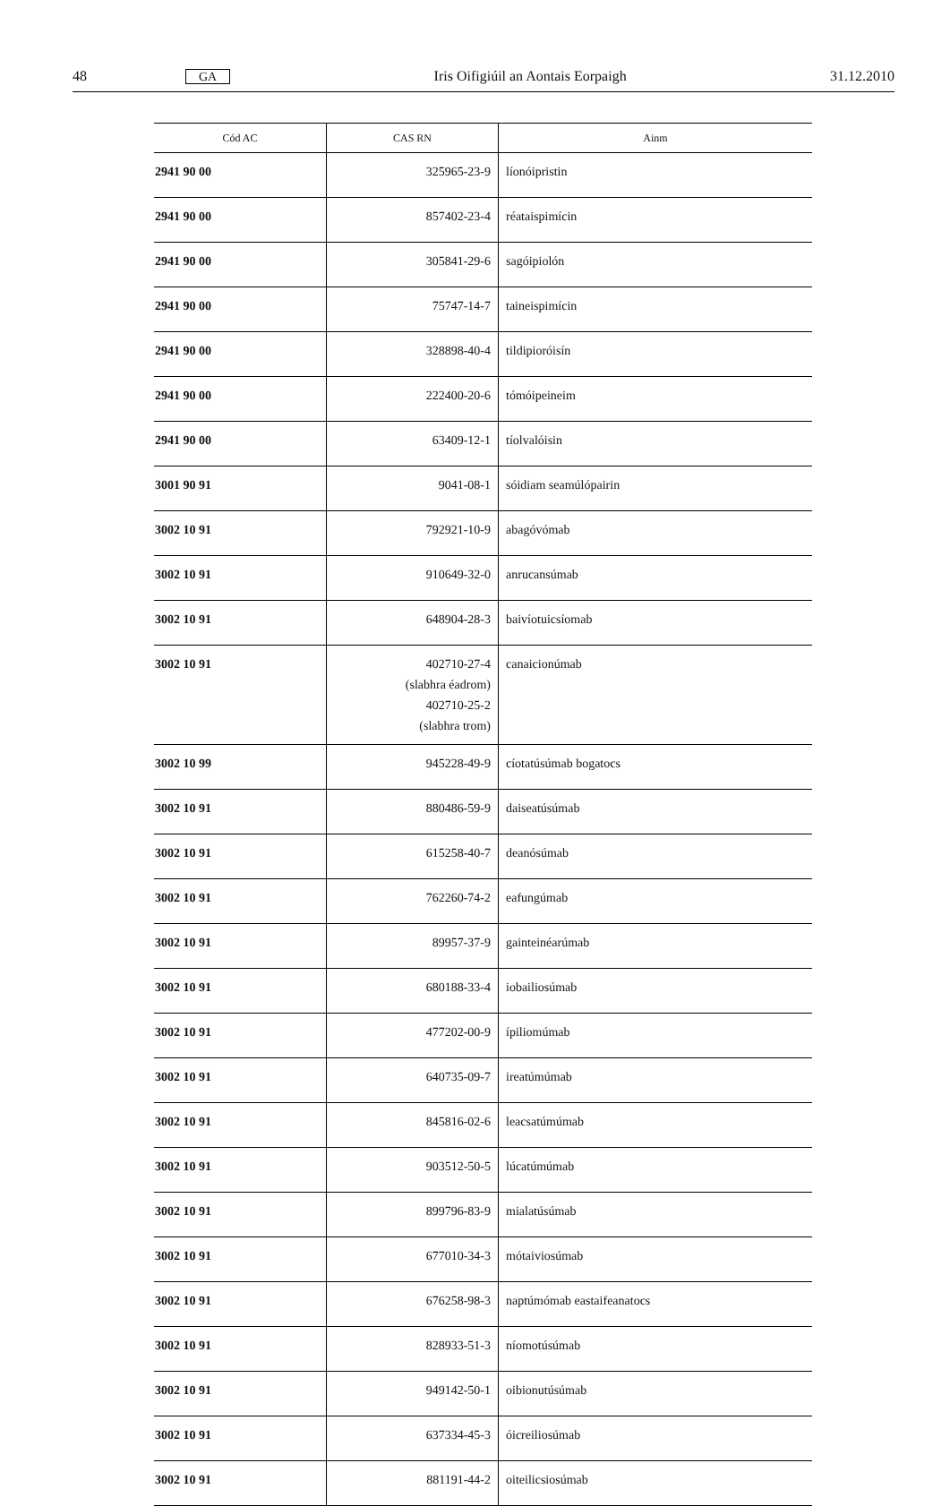48 GA Iris Oifigiúil an Aontais Eorpaigh 31.12.2010
| Cód AC | CAS RN | Ainm |
| --- | --- | --- |
| 2941 90 00 | 325965-23-9 | líonóipristin |
| 2941 90 00 | 857402-23-4 | réataispimícin |
| 2941 90 00 | 305841-29-6 | sagóipiolón |
| 2941 90 00 | 75747-14-7 | taineispimícin |
| 2941 90 00 | 328898-40-4 | tildipioróisín |
| 2941 90 00 | 222400-20-6 | tómóipeineim |
| 2941 90 00 | 63409-12-1 | tíolvalóisin |
| 3001 90 91 | 9041-08-1 | sóidiam seamúlópairin |
| 3002 10 91 | 792921-10-9 | abagóvómab |
| 3002 10 91 | 910649-32-0 | anrucansúmab |
| 3002 10 91 | 648904-28-3 | baivíotuicsíomab |
| 3002 10 91 | 402710-27-4 (slabhra éadrom) 402710-25-2 (slabhra trom) | canaicionúmab |
| 3002 10 99 | 945228-49-9 | cíotatúsúmab bogatocs |
| 3002 10 91 | 880486-59-9 | daiseatúsúmab |
| 3002 10 91 | 615258-40-7 | deanósúmab |
| 3002 10 91 | 762260-74-2 | eafungúmab |
| 3002 10 91 | 89957-37-9 | gainteinéarúmab |
| 3002 10 91 | 680188-33-4 | iobailiosúmab |
| 3002 10 91 | 477202-00-9 | ípiliomúmab |
| 3002 10 91 | 640735-09-7 | ireatúmúmab |
| 3002 10 91 | 845816-02-6 | leacsatúmúmab |
| 3002 10 91 | 903512-50-5 | lúcatúmúmab |
| 3002 10 91 | 899796-83-9 | mialatúsúmab |
| 3002 10 91 | 677010-34-3 | mótaiviosúmab |
| 3002 10 91 | 676258-98-3 | naptúmómab eastaifeanatocs |
| 3002 10 91 | 828933-51-3 | níomotúsúmab |
| 3002 10 91 | 949142-50-1 | oibionutúsúmab |
| 3002 10 91 | 637334-45-3 | óicreiliosúmab |
| 3002 10 91 | 881191-44-2 | oiteilicsiosúmab |